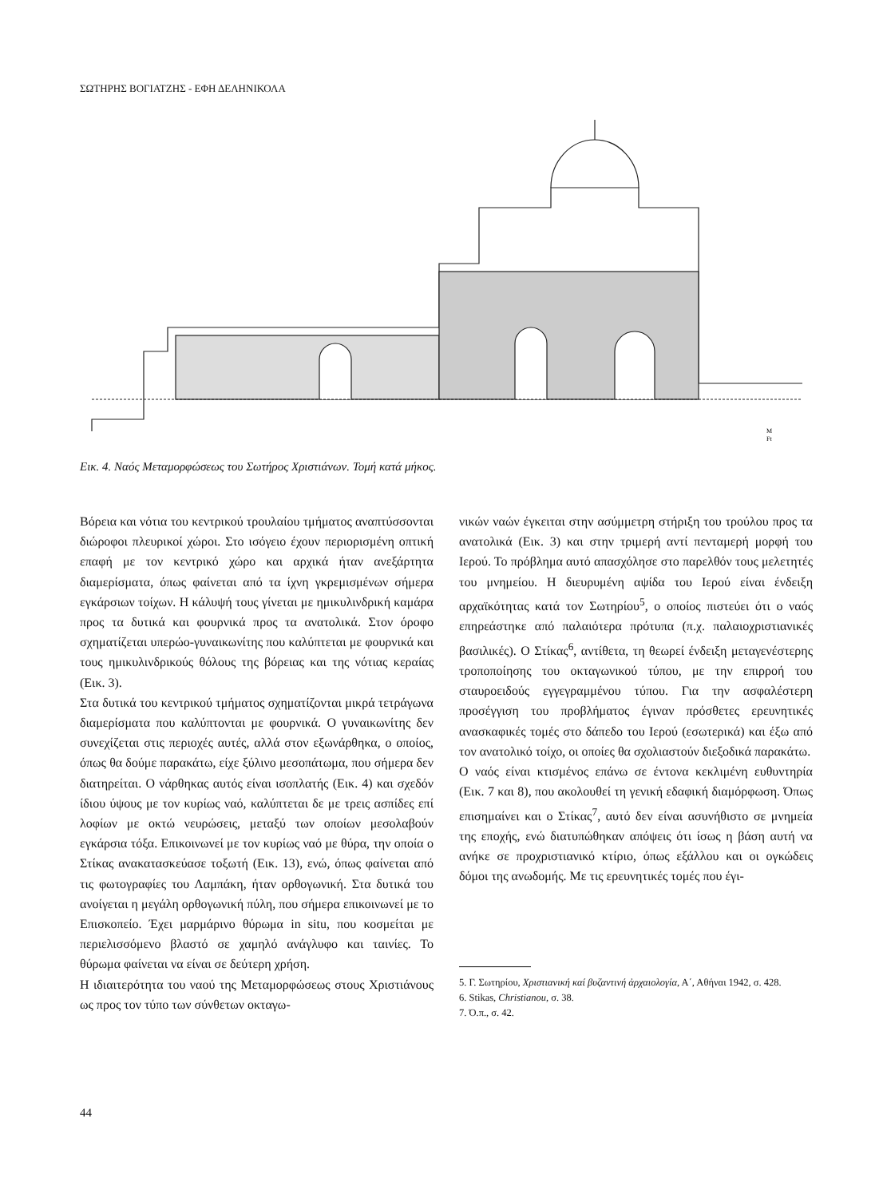ΣΩΤΗΡΗΣ ΒΟΓΙΑΤΖΗΣ - ΕΦΗ ΔΕΛΗΝΙΚΟΛΑ
M
Ft
Εικ. 4. Ναός Μεταμορφώσεως του Σωτήρος Χριστιάνων. Τομή κατά μήκος.
Βόρεια και νότια του κεντρικού τρουλαίου τμήματος αναπτύσσονται διώροφοι πλευρικοί χώροι. Στο ισόγειο έχουν περιορισμένη οπτική επαφή με τον κεντρικό χώρο και αρχικά ήταν ανεξάρτητα διαμερίσματα, όπως φαίνεται από τα ίχνη γκρεμισμένων σήμερα εγκάρσιων τοίχων. Η κάλυψή τους γίνεται με ημικυλινδρική καμάρα προς τα δυτικά και φουρνικά προς τα ανατολικά. Στον όροφο σχηματίζεται υπερώο-γυναικωνίτης που καλύπτεται με φουρνικά και τους ημικυλινδρικούς θόλους της βόρειας και της νότιας κεραίας (Εικ. 3).
Στα δυτικά του κεντρικού τμήματος σχηματίζονται μικρά τετράγωνα διαμερίσματα που καλύπτονται με φουρνικά. Ο γυναικωνίτης δεν συνεχίζεται στις περιοχές αυτές, αλλά στον εξωνάρθηκα, ο οποίος, όπως θα δούμε παρακάτω, είχε ξύλινο μεσοπάτωμα, που σήμερα δεν διατηρείται. Ο νάρθηκας αυτός είναι ισοπλατής (Εικ. 4) και σχεδόν ίδιου ύψους με τον κυρίως ναό, καλύπτεται δε με τρεις ασπίδες επί λοφίων με οκτώ νευρώσεις, μεταξύ των οποίων μεσολαβούν εγκάρσια τόξα. Επικοινωνεί με τον κυρίως ναό με θύρα, την οποία ο Στίκας ανακατασκεύασε τοξωτή (Εικ. 13), ενώ, όπως φαίνεται από τις φωτογραφίες του Λαμπάκη, ήταν ορθογωνική. Στα δυτικά του ανοίγεται η μεγάλη ορθογωνική πύλη, που σήμερα επικοινωνεί με το Επισκοπείο. Έχει μαρμάρινο θύρωμα in situ, που κοσμείται με περιελισσόμενο βλαστό σε χαμηλό ανάγλυφο και ταινίες. Το θύρωμα φαίνεται να είναι σε δεύτερη χρήση.
Η ιδιαιτερότητα του ναού της Μεταμορφώσεως στους Χριστιάνους ως προς τον τύπο των σύνθετων οκταγω-
νικών ναών έγκειται στην ασύμμετρη στήριξη του τρούλου προς τα ανατολικά (Εικ. 3) και στην τριμερή αντί πενταμερή μορφή του Ιερού. Το πρόβλημα αυτό απασχόλησε στο παρελθόν τους μελετητές του μνημείου. Η διευρυμένη αψίδα του Ιερού είναι ένδειξη αρχαϊκότητας κατά τον Σωτηρίου<sup>5</sup>, ο οποίος πιστεύει ότι ο ναός επηρεάστηκε από παλαιότερα πρότυπα (π.χ. παλαιοχριστιανικές βασιλικές). Ο Στίκας<sup>6</sup>, αντίθετα, τη θεωρεί ένδειξη μεταγενέστερης τροποποίησης του οκταγωνικού τύπου, με την επιρροή του σταυροειδούς εγγεγραμμένου τύπου. Για την ασφαλέστερη προσέγγιση του προβλήματος έγιναν πρόσθετες ερευνητικές ανασκαφικές τομές στο δάπεδο του Ιερού (εσωτερικά) και έξω από τον ανατολικό τοίχο, οι οποίες θα σχολιαστούν διεξοδικά παρακάτω.
Ο ναός είναι κτισμένος επάνω σε έντονα κεκλιμένη ευθυντηρία (Εικ. 7 και 8), που ακολουθεί τη γενική εδαφική διαμόρφωση. Όπως επισημαίνει και ο Στίκας<sup>7</sup>, αυτό δεν είναι ασυνήθιστο σε μνημεία της εποχής, ενώ διατυπώθηκαν απόψεις ότι ίσως η βάση αυτή να ανήκε σε προχριστιανικό κτίριο, όπως εξάλλου και οι ογκώδεις δόμοι της ανωδομής. Με τις ερευνητικές τομές που έγι-
5. Γ. Σωτηρίου, Χριστιανική καί βυζαντινή ἀρχαιολογία, Α΄, Αθήναι 1942, σ. 428.
6. Stikas, Christianou, σ. 38.
7. Ό.π., σ. 42.
44